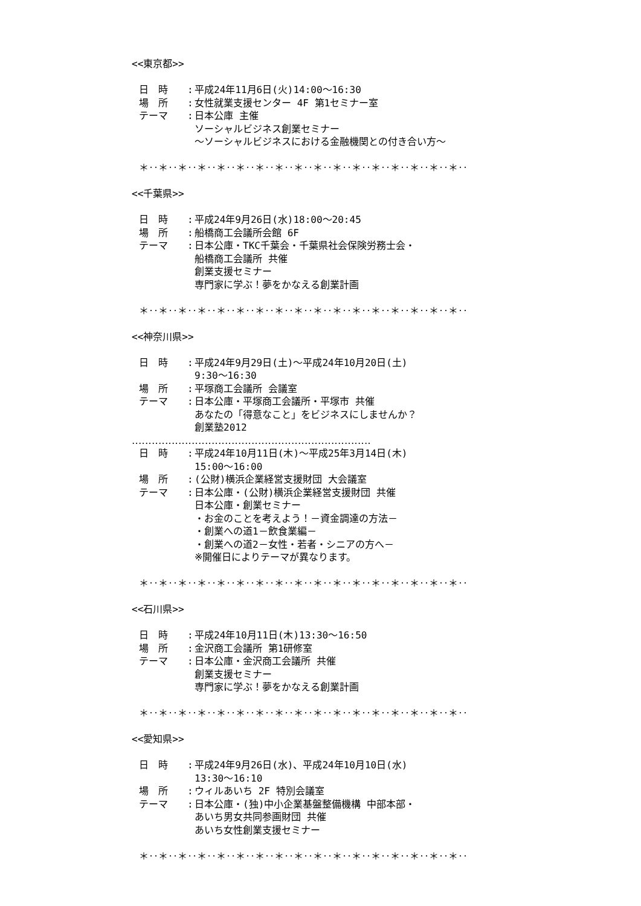<<東京都>>
日　時: 平成24年11月6日(火)14:00～16:30
場　所: 女性就業支援センター 4F 第1セミナー室
テーマ: 日本公庫 主催
ソーシャルビジネス創業セミナー
～ソーシャルビジネスにおける金融機関との付き合い方～
＊‥＊‥＊‥＊‥＊‥＊‥＊‥＊‥＊‥＊‥＊‥＊‥＊‥＊‥＊‥＊‥＊‥
<<千葉県>>
日　時: 平成24年9月26日(水)18:00～20:45
場　所: 船橋商工会議所会館 6F
テーマ: 日本公庫・TKC千葉会・千葉県社会保険労務士会・
船橋商工会議所 共催
創業支援セミナー
専門家に学ぶ！夢をかなえる創業計画
＊‥＊‥＊‥＊‥＊‥＊‥＊‥＊‥＊‥＊‥＊‥＊‥＊‥＊‥＊‥＊‥＊‥
<<神奈川県>>
日　時: 平成24年9月29日(土)～平成24年10月20日(土)
9:30～16:30
場　所: 平塚商工会議所 会議室
テーマ: 日本公庫・平塚商工会議所・平塚市 共催
あなたの「得意なこと」をビジネスにしませんか？
創業塾2012
‥‥‥‥‥‥‥‥‥‥‥‥‥‥‥‥‥‥‥‥‥‥‥‥‥‥‥‥‥‥‥‥‥‥‥‥
日　時: 平成24年10月11日(木)～平成25年3月14日(木)
15:00～16:00
場　所: (公財)横浜企業経営支援財団 大会議室
テーマ: 日本公庫・(公財)横浜企業経営支援財団 共催
日本公庫・創業セミナー
・お金のことを考えよう！－資金調達の方法－
・創業への道1－飲食業編－
・創業への道2－女性・若者・シニアの方へ－
※開催日によりテーマが異なります。
＊‥＊‥＊‥＊‥＊‥＊‥＊‥＊‥＊‥＊‥＊‥＊‥＊‥＊‥＊‥＊‥＊‥
<<石川県>>
日　時: 平成24年10月11日(木)13:30～16:50
場　所: 金沢商工会議所 第1研修室
テーマ: 日本公庫・金沢商工会議所 共催
創業支援セミナー
専門家に学ぶ！夢をかなえる創業計画
＊‥＊‥＊‥＊‥＊‥＊‥＊‥＊‥＊‥＊‥＊‥＊‥＊‥＊‥＊‥＊‥＊‥
<<愛知県>>
日　時: 平成24年9月26日(水)、平成24年10月10日(水)
13:30～16:10
場　所: ウィルあいち 2F 特別会議室
テーマ: 日本公庫・(独)中小企業基盤整備機構 中部本部・
あいち男女共同参画財団 共催
あいち女性創業支援セミナー
＊‥＊‥＊‥＊‥＊‥＊‥＊‥＊‥＊‥＊‥＊‥＊‥＊‥＊‥＊‥＊‥＊‥